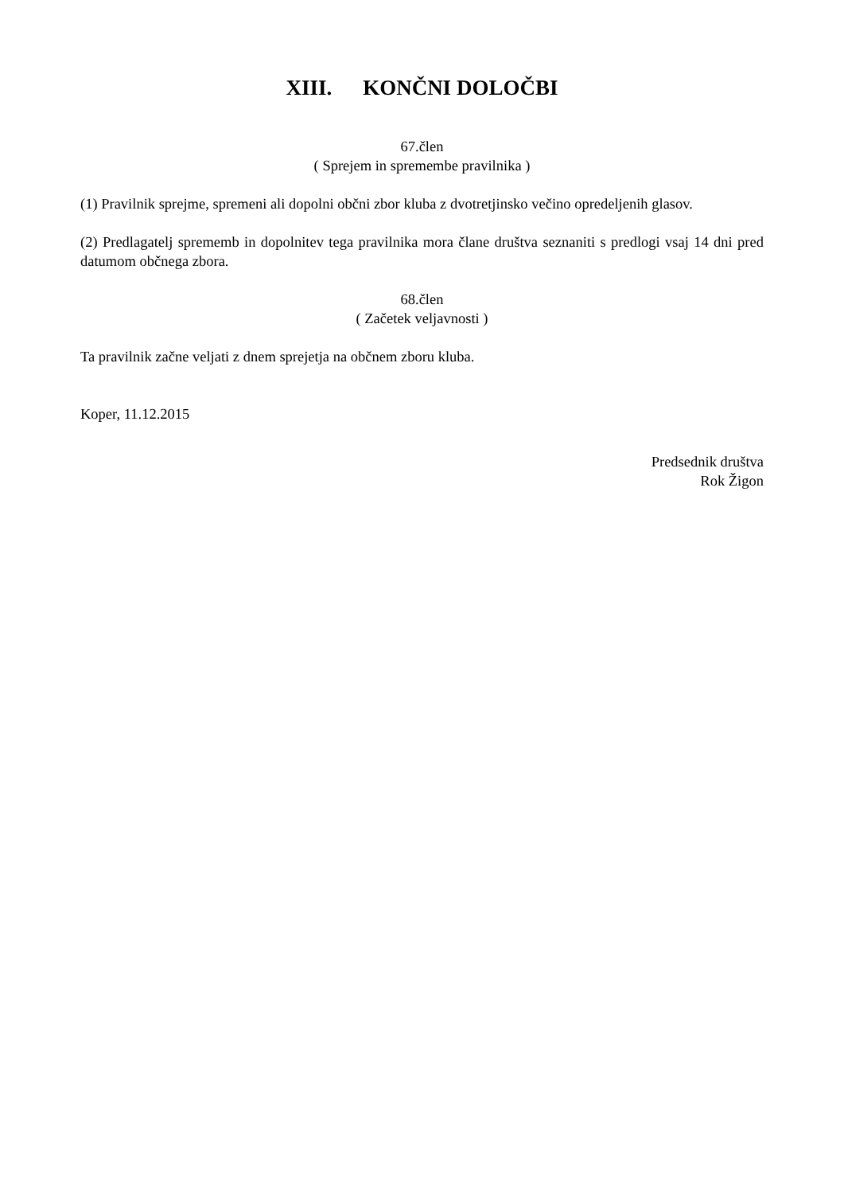XIII. KONČNI DOLOČBI
67.člen
( Sprejem in spremembe pravilnika )
(1) Pravilnik sprejme, spremeni ali dopolni občni zbor kluba z dvotretjinsko večino opredeljenih glasov.
(2) Predlagatelj sprememb in dopolnitev tega pravilnika mora člane društva seznaniti s predlogi vsaj 14 dni pred datumom občnega zbora.
68.člen
( Začetek veljavnosti )
Ta pravilnik začne veljati z dnem sprejetja na občnem zboru kluba.
Koper, 11.12.2015
Predsednik društva
Rok Žigon